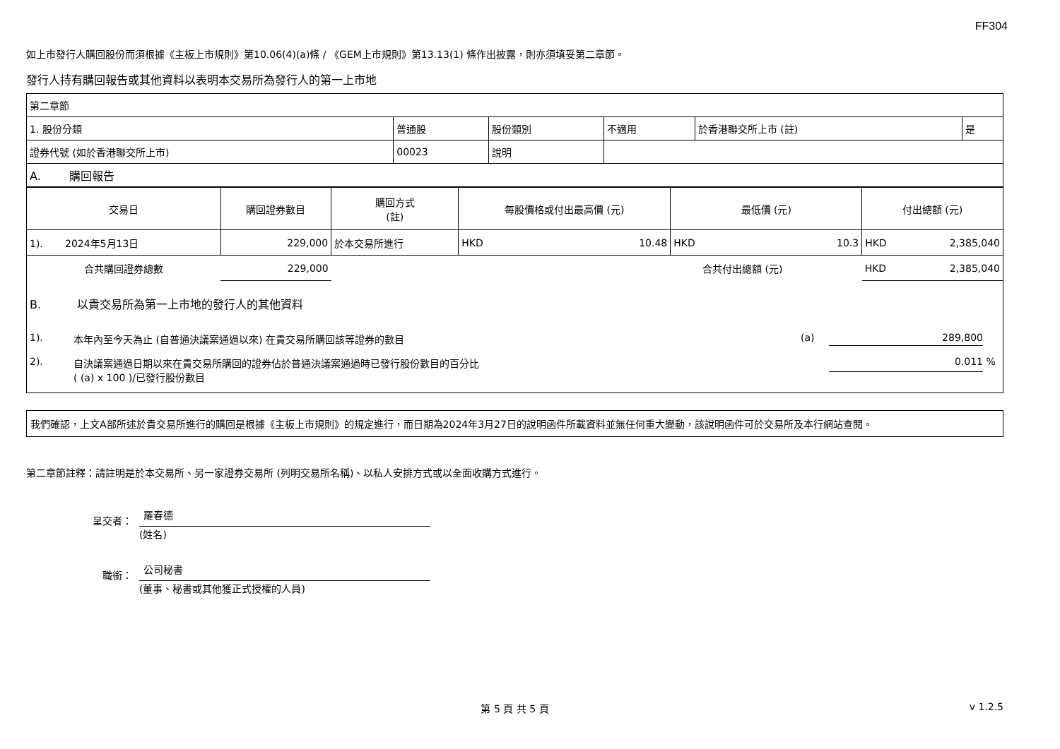FF304
如上市發行人購回股份而須根據《主板上市規則》第10.06(4)(a)條 / 《GEM上市規則》第13.13(1) 條作出披露，則亦須填妥第二章節。
發行人持有購回報告或其他資料以表明本交易所為發行人的第一上市地
| 第二章節 | | | | | |
| 1. 股份分類 | 普通股 | 股份類別 | 不適用 | 於香港聯交所上市 (註) | 是 |
| 證券代號 (如於香港聯交所上市) | 00023 | 說明 | | | |
| A. 購回報告 | | | | | |
| 交易日 | 購回證券數目 | 購回方式 (註) | 每股價格或付出最高價 (元) | | 最低價 (元) | | 付出總額 (元) | |
| --- | --- | --- | --- | --- | --- | --- | --- | --- |
| 1). 2024年5月13日 | 229,000 | 於本交易所進行 | HKD | 10.48 | HKD | 10.3 | HKD | 2,385,040 |
| 合共購回證券總數 | 229,000 | | | | 合共付出總額 (元) | | HKD | 2,385,040 |
B. 以貴交易所為第一上市地的發行人的其他資料
1). 本年內至今天為止 (自普通決議案通過以來) 在貴交易所購回該等證券的數目 (a) 289,800
2). 自決議案通過日期以來在貴交易所購回的證券佔於普通決議案通過時已發行股份數目的百分比
( (a) x 100 )/已發行股份數目 0.011 %
我們確認，上文A部所述於貴交易所進行的購回是根據《主板上市規則》的規定進行，而日期為2024年3月27日的說明函件所載資料並無任何重大變動，該說明函件可於交易所及本行網站查閱。
第二章節註釋：請註明是於本交易所、另一家證券交易所 (列明交易所名稱)、以私人安排方式或以全面收購方式進行。
呈交者：
羅春德
(姓名)
職銜：
公司秘書
(董事、秘書或其他獲正式授權的人員)
第 5 頁 共 5 頁 v 1.2.5